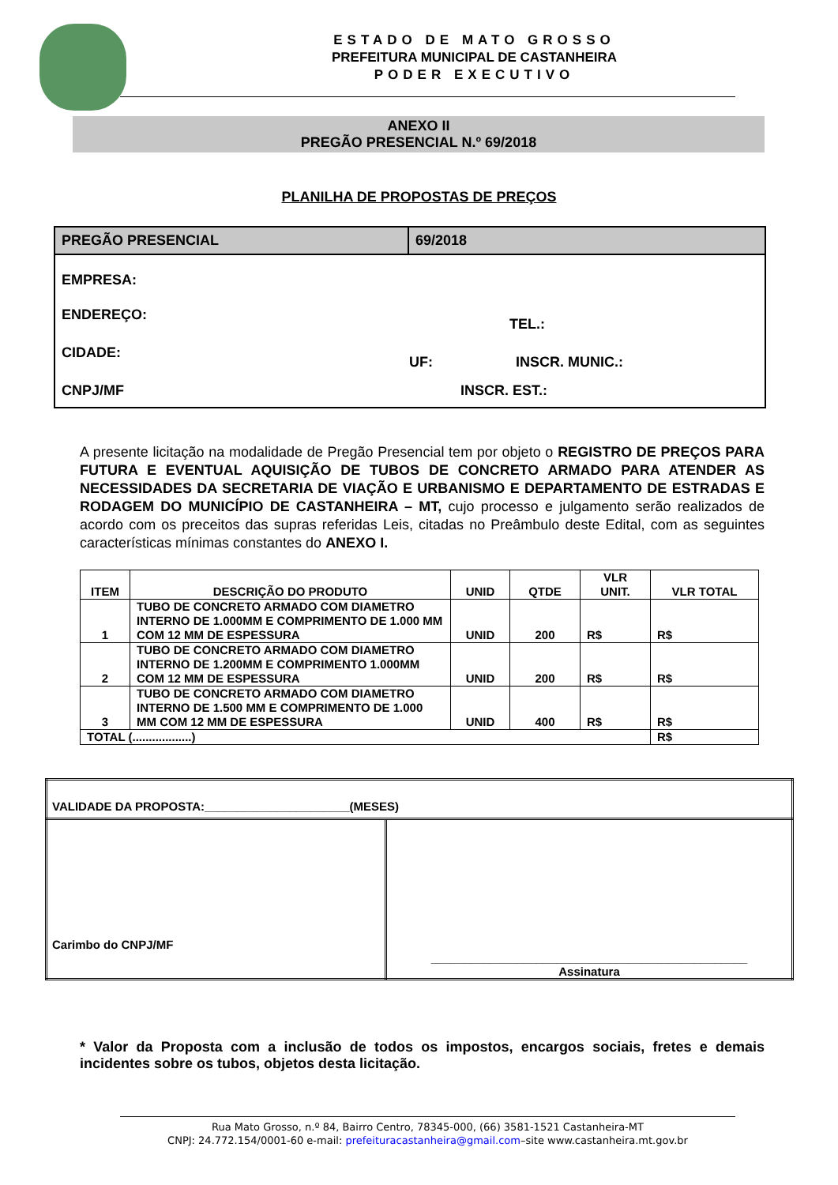ESTADO DE MATO GROSSO
PREFEITURA MUNICIPAL DE CASTANHEIRA
PODER EXECUTIVO
ANEXO II
PREGÃO PRESENCIAL N.º 69/2018
PLANILHA DE PROPOSTAS DE PREÇOS
| PREGÃO PRESENCIAL | 69/2018 |
| EMPRESA: ENDEREÇO: TEL.: CIDADE: UF: INSCR. MUNIC.: CNPJ/MF INSCR. EST.: | |
A presente licitação na modalidade de Pregão Presencial tem por objeto o REGISTRO DE PREÇOS PARA FUTURA E EVENTUAL AQUISIÇÃO DE TUBOS DE CONCRETO ARMADO PARA ATENDER AS NECESSIDADES DA SECRETARIA DE VIAÇÃO E URBANISMO E DEPARTAMENTO DE ESTRADAS E RODAGEM DO MUNICÍPIO DE CASTANHEIRA – MT, cujo processo e julgamento serão realizados de acordo com os preceitos das supras referidas Leis, citadas no Preâmbulo deste Edital, com as seguintes características mínimas constantes do ANEXO I.
| ITEM | DESCRIÇÃO DO PRODUTO | UNID | QTDE | VLR UNIT. | VLR TOTAL |
| --- | --- | --- | --- | --- | --- |
| 1 | TUBO DE CONCRETO ARMADO COM DIAMETRO INTERNO DE 1.000MM E COMPRIMENTO DE 1.000 MM COM 12 MM DE ESPESSURA | UNID | 200 | R$ | R$ |
| 2 | TUBO DE CONCRETO ARMADO COM DIAMETRO INTERNO DE 1.200MM E COMPRIMENTO 1.000MM COM 12 MM DE ESPESSURA | UNID | 200 | R$ | R$ |
| 3 | TUBO DE CONCRETO ARMADO COM DIAMETRO INTERNO DE 1.500 MM E COMPRIMENTO DE 1.000 MM COM 12 MM DE ESPESSURA | UNID | 400 | R$ | R$ |
| TOTAL (..................) | | | | | R$ |
| VALIDADE DA PROPOSTA:______________________(MESES) | |
| Carimbo do CNPJ/MF | ________________________________________________ Assinatura |
* Valor da Proposta com a inclusão de todos os impostos, encargos sociais, fretes e demais incidentes sobre os tubos, objetos desta licitação.
Rua Mato Grosso, n.º 84, Bairro Centro, 78345-000, (66) 3581-1521 Castanheira-MT
CNPJ: 24.772.154/0001-60 e-mail: prefeituracastanheira@gmail.com–site www.castanheira.mt.gov.br